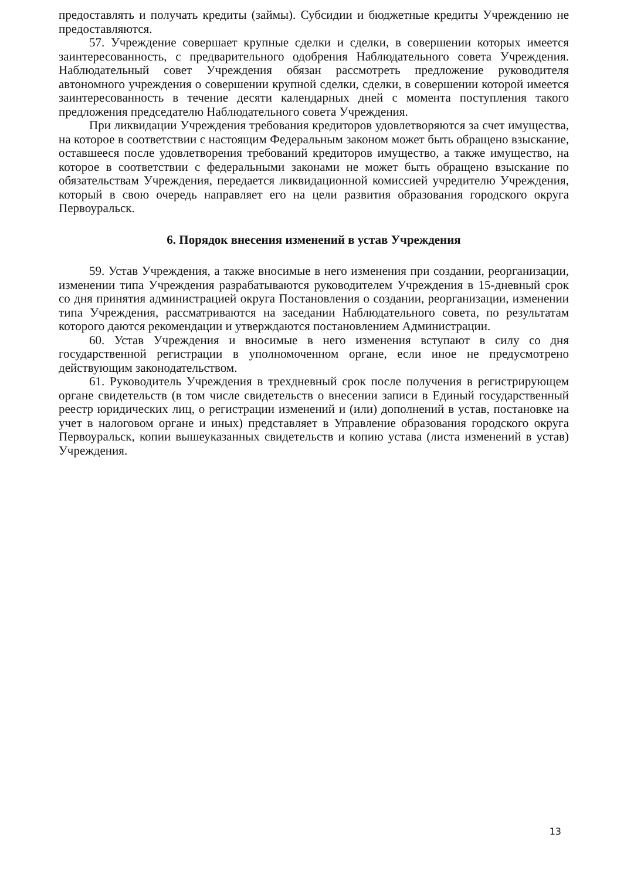предоставлять и получать кредиты (займы). Субсидии и бюджетные кредиты Учреждению не предоставляются.
57. Учреждение совершает крупные сделки и сделки, в совершении которых имеется заинтересованность, с предварительного одобрения Наблюдательного совета Учреждения. Наблюдательный совет Учреждения обязан рассмотреть предложение руководителя автономного учреждения о совершении крупной сделки, сделки, в совершении которой имеется заинтересованность в течение десяти календарных дней с момента поступления такого предложения председателю Наблюдательного совета Учреждения.
При ликвидации Учреждения требования кредиторов удовлетворяются за счет имущества, на которое в соответствии с настоящим Федеральным законом может быть обращено взыскание, оставшееся после удовлетворения требований кредиторов имущество, а также имущество, на которое в соответствии с федеральными законами не может быть обращено взыскание по обязательствам Учреждения, передается ликвидационной комиссией учредителю Учреждения, который в свою очередь направляет его на цели развития образования городского округа Первоуральск.
6. Порядок внесения изменений в устав Учреждения
59. Устав Учреждения, а также вносимые в него изменения при создании, реорганизации, изменении типа Учреждения разрабатываются руководителем Учреждения в 15-дневный срок со дня принятия администрацией округа Постановления о создании, реорганизации, изменении типа Учреждения, рассматриваются на заседании Наблюдательного совета, по результатам которого даются рекомендации и утверждаются постановлением Администрации.
60. Устав Учреждения и вносимые в него изменения вступают в силу со дня государственной регистрации в уполномоченном органе, если иное не предусмотрено действующим законодательством.
61. Руководитель Учреждения в трехдневный срок после получения в регистрирующем органе свидетельств (в том числе свидетельств о внесении записи в Единый государственный реестр юридических лиц, о регистрации изменений и (или) дополнений в устав, постановке на учет в налоговом органе и иных) представляет в Управление образования городского округа Первоуральск, копии вышеуказанных свидетельств и копию устава (листа изменений в устав) Учреждения.
13